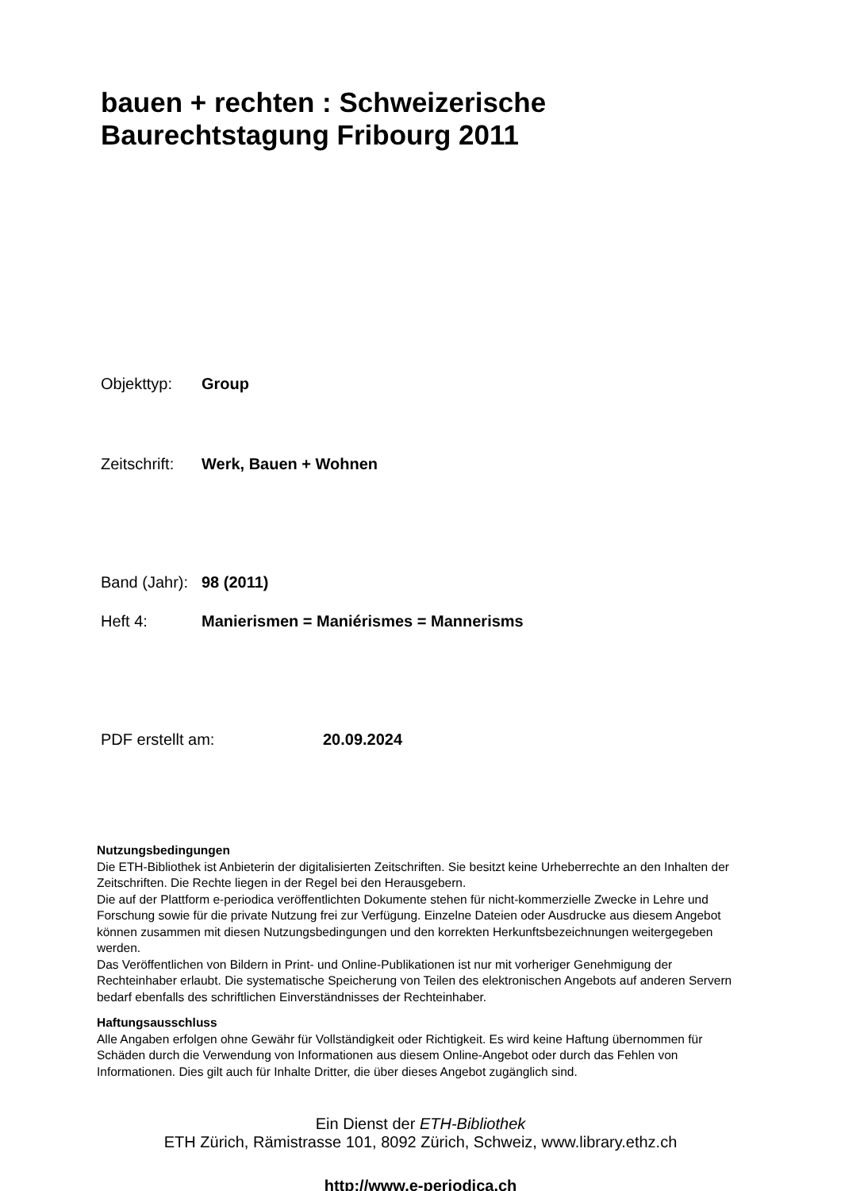bauen + rechten : Schweizerische
Baurechtstagung Fribourg 2011
Objekttyp: Group
Zeitschrift: Werk, Bauen + Wohnen
Band (Jahr): 98 (2011)
Heft 4: Manierismen = Maniérismes = Mannerisms
PDF erstellt am: 20.09.2024
Nutzungsbedingungen
Die ETH-Bibliothek ist Anbieterin der digitalisierten Zeitschriften. Sie besitzt keine Urheberrechte an den Inhalten der Zeitschriften. Die Rechte liegen in der Regel bei den Herausgebern.
Die auf der Plattform e-periodica veröffentlichten Dokumente stehen für nicht-kommerzielle Zwecke in Lehre und Forschung sowie für die private Nutzung frei zur Verfügung. Einzelne Dateien oder Ausdrucke aus diesem Angebot können zusammen mit diesen Nutzungsbedingungen und den korrekten Herkunftsbezeichnungen weitergegeben werden.
Das Veröffentlichen von Bildern in Print- und Online-Publikationen ist nur mit vorheriger Genehmigung der Rechteinhaber erlaubt. Die systematische Speicherung von Teilen des elektronischen Angebots auf anderen Servern bedarf ebenfalls des schriftlichen Einverständnisses der Rechteinhaber.
Haftungsausschluss
Alle Angaben erfolgen ohne Gewähr für Vollständigkeit oder Richtigkeit. Es wird keine Haftung übernommen für Schäden durch die Verwendung von Informationen aus diesem Online-Angebot oder durch das Fehlen von Informationen. Dies gilt auch für Inhalte Dritter, die über dieses Angebot zugänglich sind.
Ein Dienst der ETH-Bibliothek
ETH Zürich, Rämistrasse 101, 8092 Zürich, Schweiz, www.library.ethz.ch
http://www.e-periodica.ch